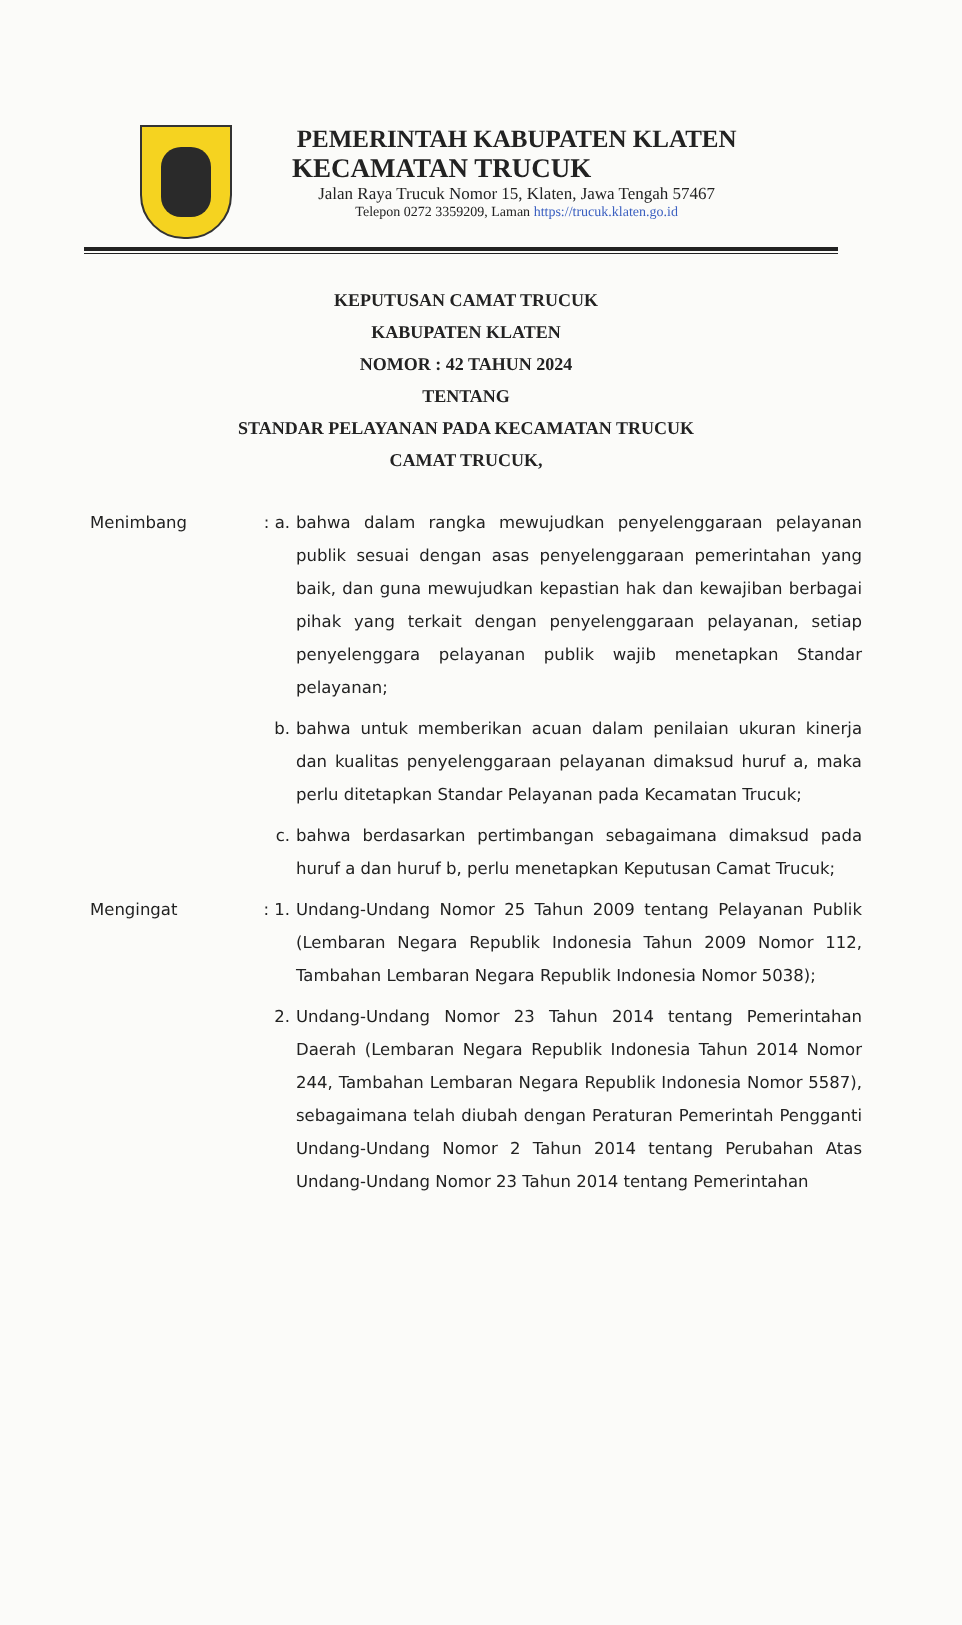PEMERINTAH KABUPATEN KLATEN
KECAMATAN TRUCUK
Jalan Raya Trucuk Nomor 15, Klaten, Jawa Tengah 57467
Telepon 0272 3359209, Laman https://trucuk.klaten.go.id
KEPUTUSAN CAMAT TRUCUK
KABUPATEN KLATEN
NOMOR : 42 TAHUN 2024
TENTANG
STANDAR PELAYANAN PADA KECAMATAN TRUCUK
CAMAT TRUCUK,
| Menimbang | : a. | bahwa dalam rangka mewujudkan penyelenggaraan pelayanan publik sesuai dengan asas penyelenggaraan pemerintahan yang baik, dan guna mewujudkan kepastian hak dan kewajiban berbagai pihak yang terkait dengan penyelenggaraan pelayanan, setiap penyelenggara pelayanan publik wajib menetapkan Standar pelayanan; |
| | b. | bahwa untuk memberikan acuan dalam penilaian ukuran kinerja dan kualitas penyelenggaraan pelayanan dimaksud huruf a, maka perlu ditetapkan Standar Pelayanan pada Kecamatan Trucuk; |
| | c. | bahwa berdasarkan pertimbangan sebagaimana dimaksud pada huruf a dan huruf b, perlu menetapkan Keputusan Camat Trucuk; |
| Mengingat | : 1. | Undang-Undang Nomor 25 Tahun 2009 tentang Pelayanan Publik (Lembaran Negara Republik Indonesia Tahun 2009 Nomor 112, Tambahan Lembaran Negara Republik Indonesia Nomor 5038); |
| | 2. | Undang-Undang Nomor 23 Tahun 2014 tentang Pemerintahan Daerah (Lembaran Negara Republik Indonesia Tahun 2014 Nomor 244, Tambahan Lembaran Negara Republik Indonesia Nomor 5587), sebagaimana telah diubah dengan Peraturan Pemerintah Pengganti Undang-Undang Nomor 2 Tahun 2014 tentang Perubahan Atas Undang-Undang Nomor 23 Tahun 2014 tentang Pemerintahan |